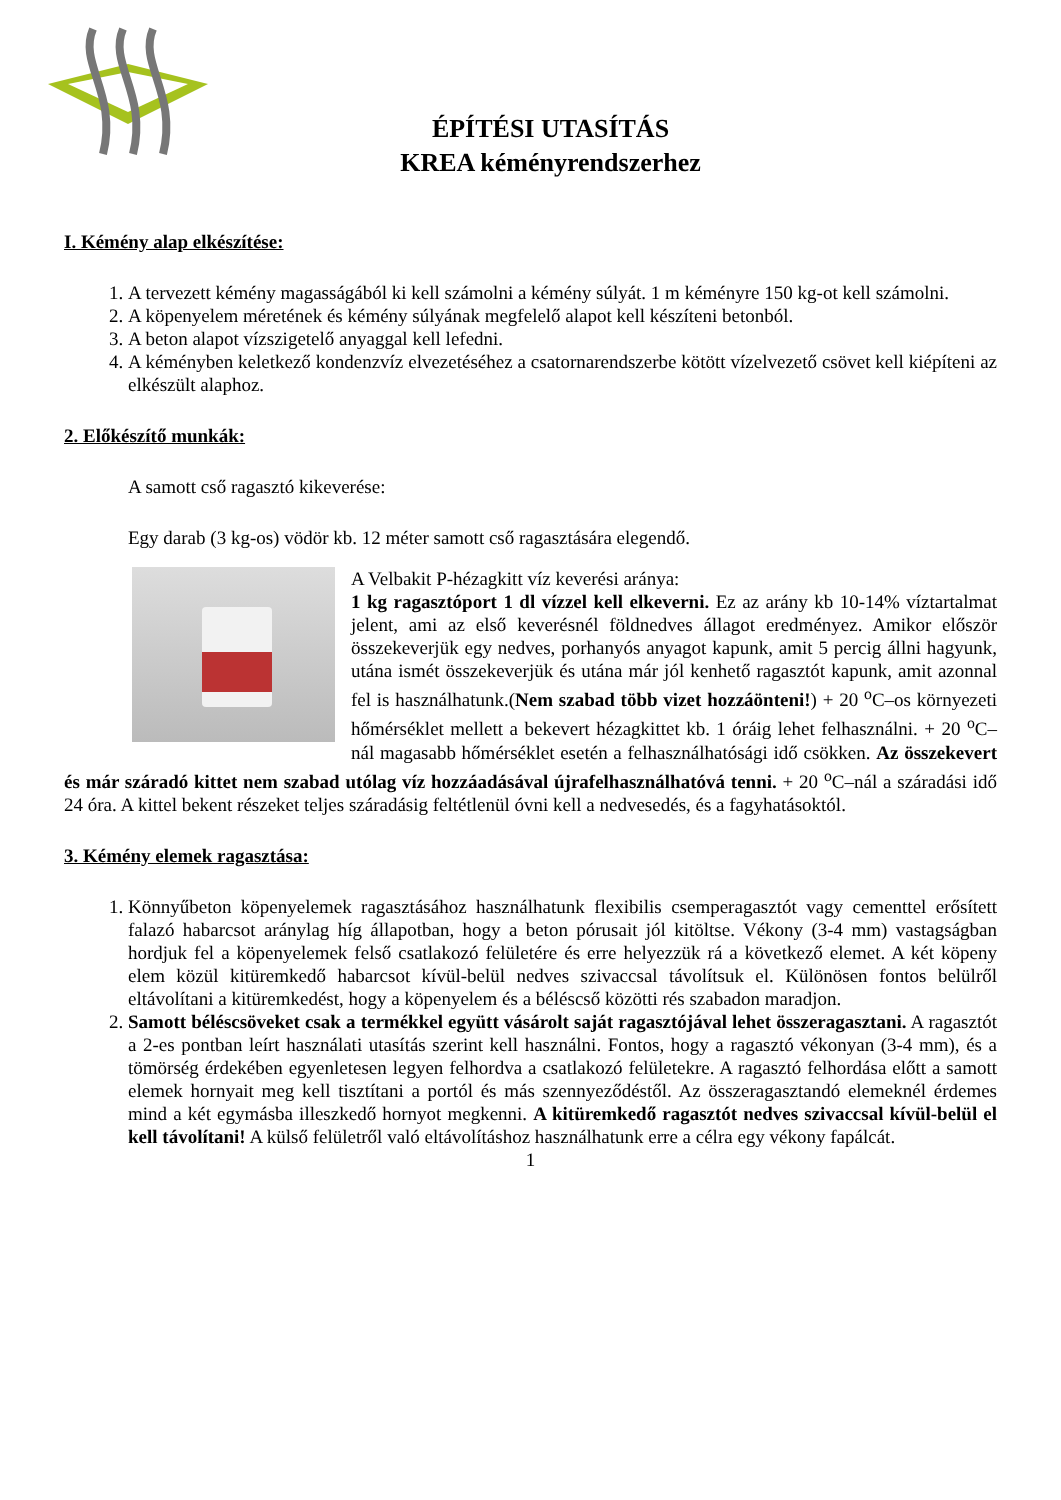ÉPÍTÉSI UTASÍTÁS
KREA kéményrendszerhez
I. Kémény alap elkészítése:
1. A tervezett kémény magasságából ki kell számolni a kémény súlyát. 1 m kéményre 150 kg-ot kell számolni.
2. A köpenyelem méretének és kémény súlyának megfelelő alapot kell készíteni betonból.
3. A beton alapot vízszigetelő anyaggal kell lefedni.
4. A kéményben keletkező kondenzvíz elvezetéséhez a csatornarendszerbe kötött vízelvezető csövet kell kiépíteni az elkészült alaphoz.
2. Előkészítő munkák:
A samott cső ragasztó kikeverése:
Egy darab (3 kg-os) vödör kb. 12 méter samott cső ragasztására elegendő.
A Velbakit P-hézagkitt víz keverési aránya:
1 kg ragasztóport 1 dl vízzel kell elkeverni. Ez az arány kb 10-14% víztartalmat jelent, ami az első keverésnél földnedves állagot eredményez. Amikor először összekeverjük egy nedves, porhanyós anyagot kapunk, amit 5 percig állni hagyunk, utána ismét összekeverjük és utána már jól kenhető ragasztót kapunk, amit azonnal fel is használhatunk.(Nem szabad több vizet hozzáönteni!) + 20 <sup>o</sup>C–os környezeti hőmérséklet mellett a bekevert hézagkittet kb. 1 óráig lehet felhasználni. + 20 <sup>o</sup>C–nál magasabb hőmérséklet esetén a felhasználhatósági idő csökken. Az összekevert és már száradó kittet nem szabad utólag víz hozzáadásával újrafelhasználhatóvá tenni. + 20 <sup>o</sup>C–nál a száradási idő 24 óra. A kittel bekent részeket teljes száradásig feltétlenül óvni kell a nedvesedés, és a fagyhatásoktól.
3. Kémény elemek ragasztása:
1. Könnyűbeton köpenyelemek ragasztásához használhatunk flexibilis csemperagasztót vagy cementtel erősített falazó habarcsot aránylag híg állapotban, hogy a beton pórusait jól kitöltse. Vékony (3-4 mm) vastagságban hordjuk fel a köpenyelemek felső csatlakozó felületére és erre helyezzük rá a következő elemet. A két köpeny elem közül kitüremkedő habarcsot kívül-belül nedves szivaccsal távolítsuk el. Különösen fontos belülről eltávolítani a kitüremkedést, hogy a köpenyelem és a béléscső közötti rés szabadon maradjon.
2. Samott béléscsöveket csak a termékkel együtt vásárolt saját ragasztójával lehet összeragasztani. A ragasztót a 2-es pontban leírt használati utasítás szerint kell használni. Fontos, hogy a ragasztó vékonyan (3-4 mm), és a tömörség érdekében egyenletesen legyen felhordva a csatlakozó felületekre. A ragasztó felhordása előtt a samott elemek hornyait meg kell tisztítani a portól és más szennyeződéstől. Az összeragasztandó elemeknél érdemes mind a két egymásba illeszkedő hornyot megkenni. A kitüremkedő ragasztót nedves szivaccsal kívül-belül el kell távolítani! A külső felületről való eltávolításhoz használhatunk erre a célra egy vékony fapálcát.
1